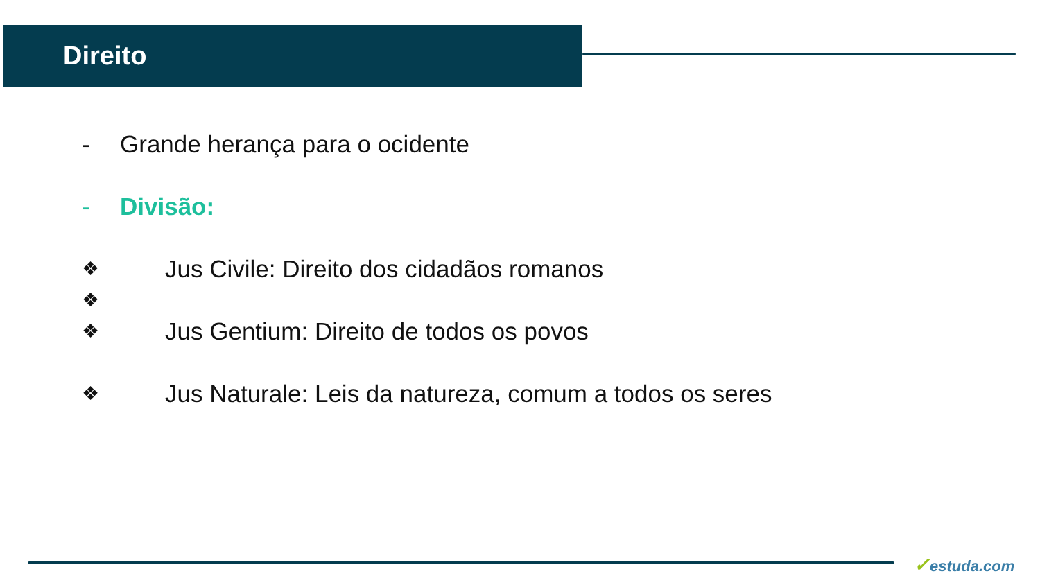Direito
- Grande herança para o ocidente
- Divisão:
❖ Jus Civile: Direito dos cidadãos romanos
❖
❖ Jus Gentium: Direito de todos os povos
❖ Jus Naturale: Leis da natureza, comum a todos os seres
✓estuda.com